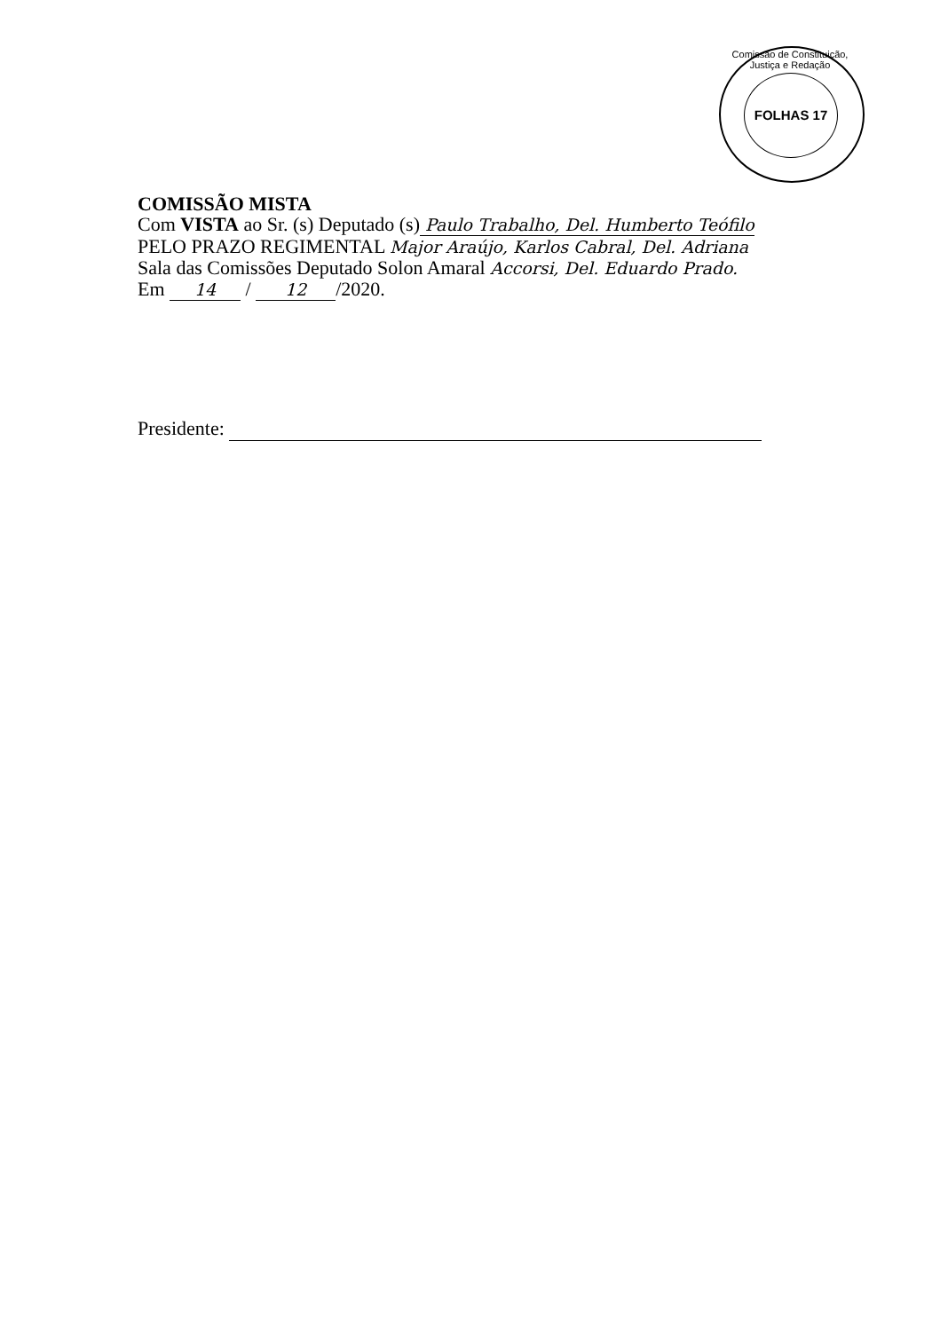Comissão de Constituição, Justiça e Redação
FOLHAS 17
COMISSÃO MISTA
Com VISTA ao Sr. (s) Deputado (s) Paulo Trabalho, Del. Humberto Teófilo
PELO PRAZO REGIMENTAL Major Araújo, Karlos Cabral, Del. Adriana
Sala das Comissões Deputado Solon Amaral Accorsi, Del. Eduardo Prado.
Em 14 / 12 /2020.
Presidente: